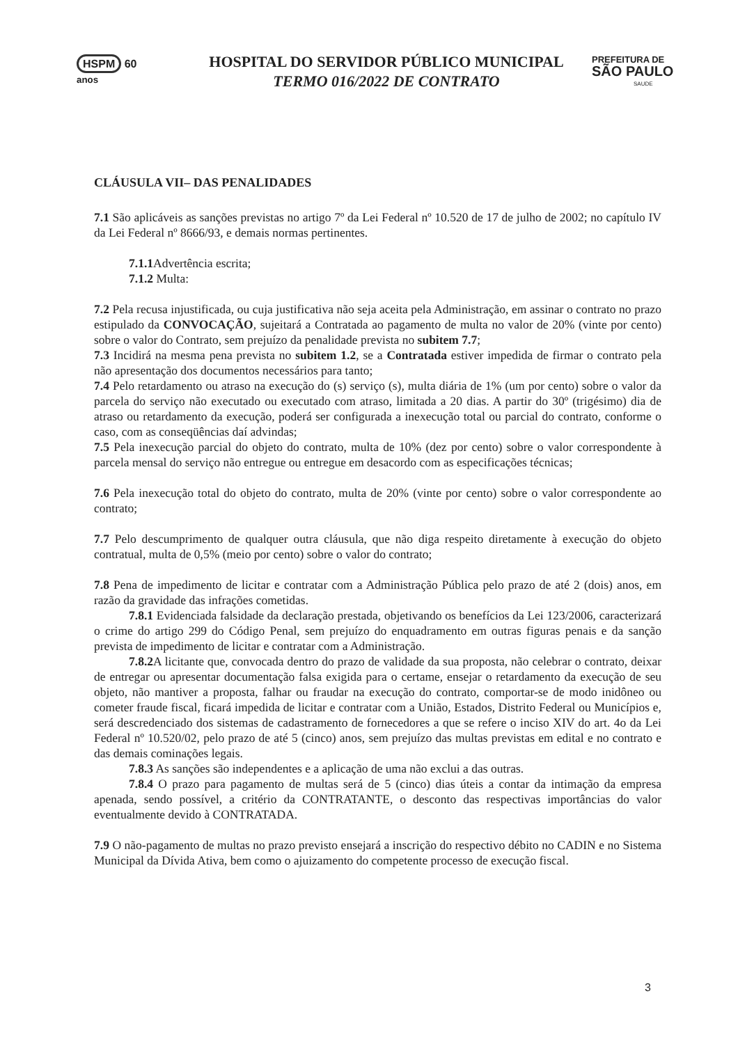HSPM 60
anos
HOSPITAL DO SERVIDOR PÚBLICO MUNICIPAL
TERMO 016/2022 DE CONTRATO
PREFEITURA DE
SÃO PAULO
SAUDE
CLÁUSULA VII– DAS PENALIDADES
7.1 São aplicáveis as sanções previstas no artigo 7º da Lei Federal nº 10.520 de 17 de julho de 2002; no capítulo IV da Lei Federal nº 8666/93, e demais normas pertinentes.
7.1.1 Advertência escrita;
7.1.2 Multa:
7.2 Pela recusa injustificada, ou cuja justificativa não seja aceita pela Administração, em assinar o contrato no prazo estipulado da CONVOCAÇÃO, sujeitará a Contratada ao pagamento de multa no valor de 20% (vinte por cento) sobre o valor do Contrato, sem prejuízo da penalidade prevista no subitem 7.7;
7.3 Incidirá na mesma pena prevista no subitem 1.2, se a Contratada estiver impedida de firmar o contrato pela não apresentação dos documentos necessários para tanto;
7.4 Pelo retardamento ou atraso na execução do (s) serviço (s), multa diária de 1% (um por cento) sobre o valor da parcela do serviço não executado ou executado com atraso, limitada a 20 dias. A partir do 30º (trigésimo) dia de atraso ou retardamento da execução, poderá ser configurada a inexecução total ou parcial do contrato, conforme o caso, com as conseqüências daí advindas;
7.5 Pela inexecução parcial do objeto do contrato, multa de 10% (dez por cento) sobre o valor correspondente à parcela mensal do serviço não entregue ou entregue em desacordo com as especificações técnicas;
7.6 Pela inexecução total do objeto do contrato, multa de 20% (vinte por cento) sobre o valor correspondente ao contrato;
7.7 Pelo descumprimento de qualquer outra cláusula, que não diga respeito diretamente à execução do objeto contratual, multa de 0,5% (meio por cento) sobre o valor do contrato;
7.8 Pena de impedimento de licitar e contratar com a Administração Pública pelo prazo de até 2 (dois) anos, em razão da gravidade das infrações cometidas.
7.8.1 Evidenciada falsidade da declaração prestada, objetivando os benefícios da Lei 123/2006, caracterizará o crime do artigo 299 do Código Penal, sem prejuízo do enquadramento em outras figuras penais e da sanção prevista de impedimento de licitar e contratar com a Administração.
7.8.2 A licitante que, convocada dentro do prazo de validade da sua proposta, não celebrar o contrato, deixar de entregar ou apresentar documentação falsa exigida para o certame, ensejar o retardamento da execução de seu objeto, não mantiver a proposta, falhar ou fraudar na execução do contrato, comportar-se de modo inidôneo ou cometer fraude fiscal, ficará impedida de licitar e contratar com a União, Estados, Distrito Federal ou Municípios e, será descredenciado dos sistemas de cadastramento de fornecedores a que se refere o inciso XIV do art. 4o da Lei Federal nº 10.520/02, pelo prazo de até 5 (cinco) anos, sem prejuízo das multas previstas em edital e no contrato e das demais cominações legais.
7.8.3 As sanções são independentes e a aplicação de uma não exclui a das outras.
7.8.4 O prazo para pagamento de multas será de 5 (cinco) dias úteis a contar da intimação da empresa apenada, sendo possível, a critério da CONTRATANTE, o desconto das respectivas importâncias do valor eventualmente devido à CONTRATADA.
7.9 O não-pagamento de multas no prazo previsto ensejará a inscrição do respectivo débito no CADIN e no Sistema Municipal da Dívida Ativa, bem como o ajuizamento do competente processo de execução fiscal.
3